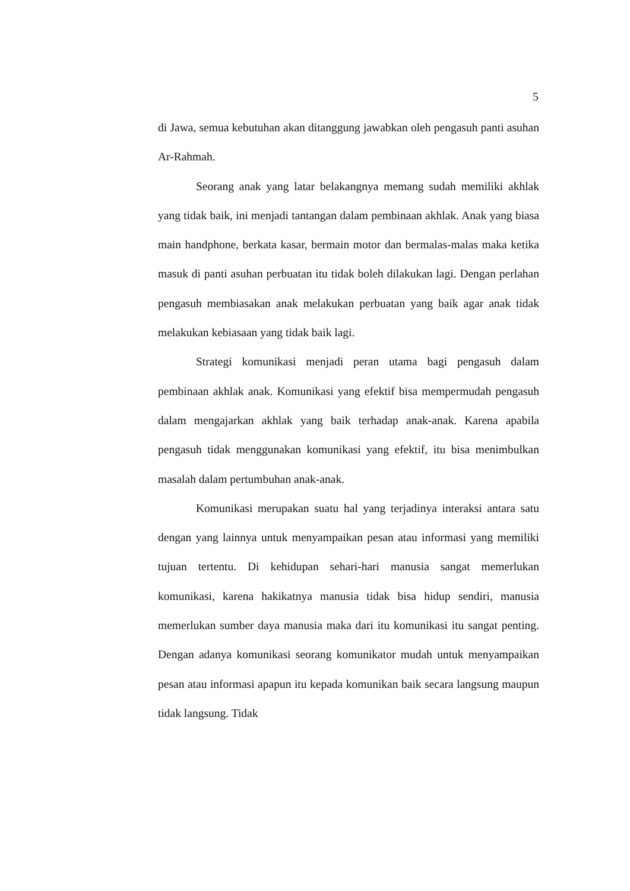5
di Jawa, semua kebutuhan akan ditanggung jawabkan oleh pengasuh panti asuhan Ar-Rahmah.
Seorang anak yang latar belakangnya memang sudah memiliki akhlak yang tidak baik, ini menjadi tantangan dalam pembinaan akhlak. Anak yang biasa main handphone, berkata kasar, bermain motor dan bermalas-malas maka ketika masuk di panti asuhan perbuatan itu tidak boleh dilakukan lagi. Dengan perlahan pengasuh membiasakan anak melakukan perbuatan yang baik agar anak tidak melakukan kebiasaan yang tidak baik lagi.
Strategi komunikasi menjadi peran utama bagi pengasuh dalam pembinaan akhlak anak. Komunikasi yang efektif bisa mempermudah pengasuh dalam mengajarkan akhlak yang baik terhadap anak-anak. Karena apabila pengasuh tidak menggunakan komunikasi yang efektif, itu bisa menimbulkan masalah dalam pertumbuhan anak-anak.
Komunikasi merupakan suatu hal yang terjadinya interaksi antara satu dengan yang lainnya untuk menyampaikan pesan atau informasi yang memiliki tujuan tertentu. Di kehidupan sehari-hari manusia sangat memerlukan komunikasi, karena hakikatnya manusia tidak bisa hidup sendiri, manusia memerlukan sumber daya manusia maka dari itu komunikasi itu sangat penting. Dengan adanya komunikasi seorang komunikator mudah untuk menyampaikan pesan atau informasi apapun itu kepada komunikan baik secara langsung maupun tidak langsung. Tidak